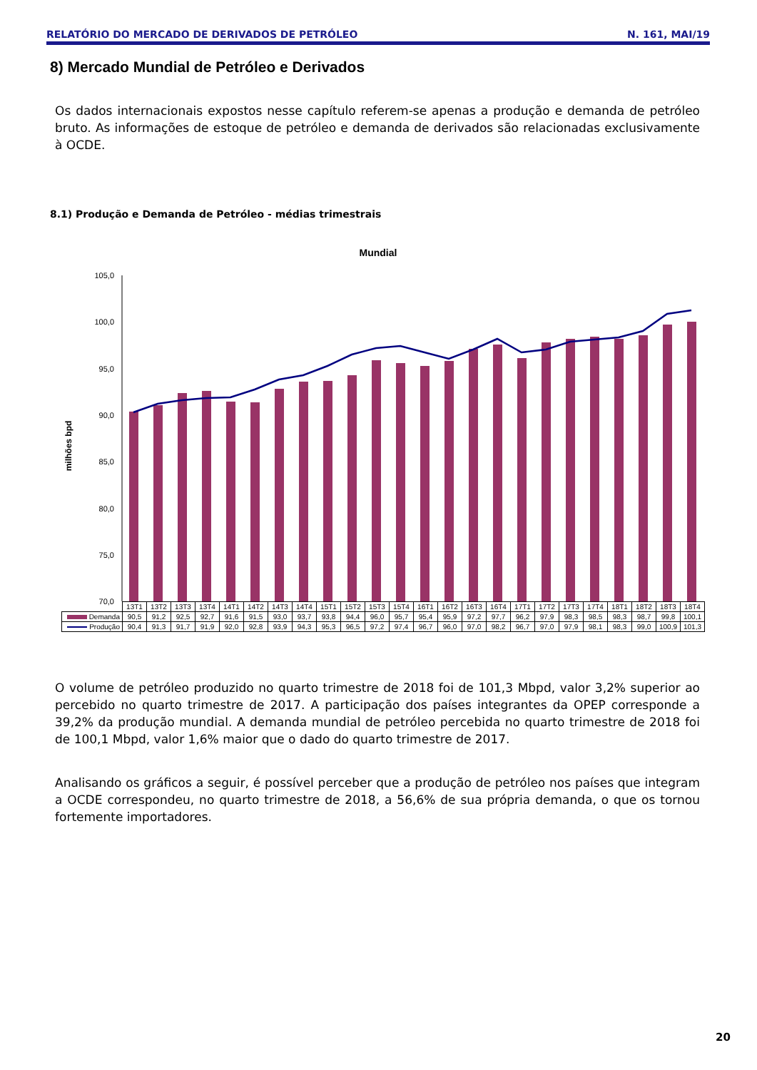RELATÓRIO DO MERCADO DE DERIVADOS DE PETRÓLEO N. 161, MAI/19
8) Mercado Mundial de Petróleo e Derivados
Os dados internacionais expostos nesse capítulo referem-se apenas a produção e demanda de petróleo bruto. As informações de estoque de petróleo e demanda de derivados são relacionadas exclusivamente à OCDE.
8.1) Produção e Demanda de Petróleo - médias trimestrais
Mundial
milhões bpd
105,0
100,0
95,0
90,0
85,0
80,0
75,0
70,0
| | 13T1 | 13T2 | 13T3 | 13T4 | 14T1 | 14T2 | 14T3 | 14T4 | 15T1 | 15T2 | 15T3 | 15T4 | 16T1 | 16T2 | 16T3 | 16T4 | 17T1 | 17T2 | 17T3 | 17T4 | 18T1 | 18T2 | 18T3 | 18T4 |
| Demanda | 90,5 | 91,2 | 92,5 | 92,7 | 91,6 | 91,5 | 93,0 | 93,7 | 93,8 | 94,4 | 96,0 | 95,7 | 95,4 | 95,9 | 97,2 | 97,7 | 96,2 | 97,9 | 98,3 | 98,5 | 98,3 | 98,7 | 99,8 | 100,1 |
| Produção | 90,4 | 91,3 | 91,7 | 91,9 | 92,0 | 92,8 | 93,9 | 94,3 | 95,3 | 96,5 | 97,2 | 97,4 | 96,7 | 96,0 | 97,0 | 98,2 | 96,7 | 97,0 | 97,9 | 98,1 | 98,3 | 99,0 | 100,9 | 101,3 |
O volume de petróleo produzido no quarto trimestre de 2018 foi de 101,3 Mbpd, valor 3,2% superior ao percebido no quarto trimestre de 2017. A participação dos países integrantes da OPEP corresponde a 39,2% da produção mundial. A demanda mundial de petróleo percebida no quarto trimestre de 2018 foi de 100,1 Mbpd, valor 1,6% maior que o dado do quarto trimestre de 2017.
Analisando os gráficos a seguir, é possível perceber que a produção de petróleo nos países que integram a OCDE correspondeu, no quarto trimestre de 2018, a 56,6% de sua própria demanda, o que os tornou fortemente importadores.
20